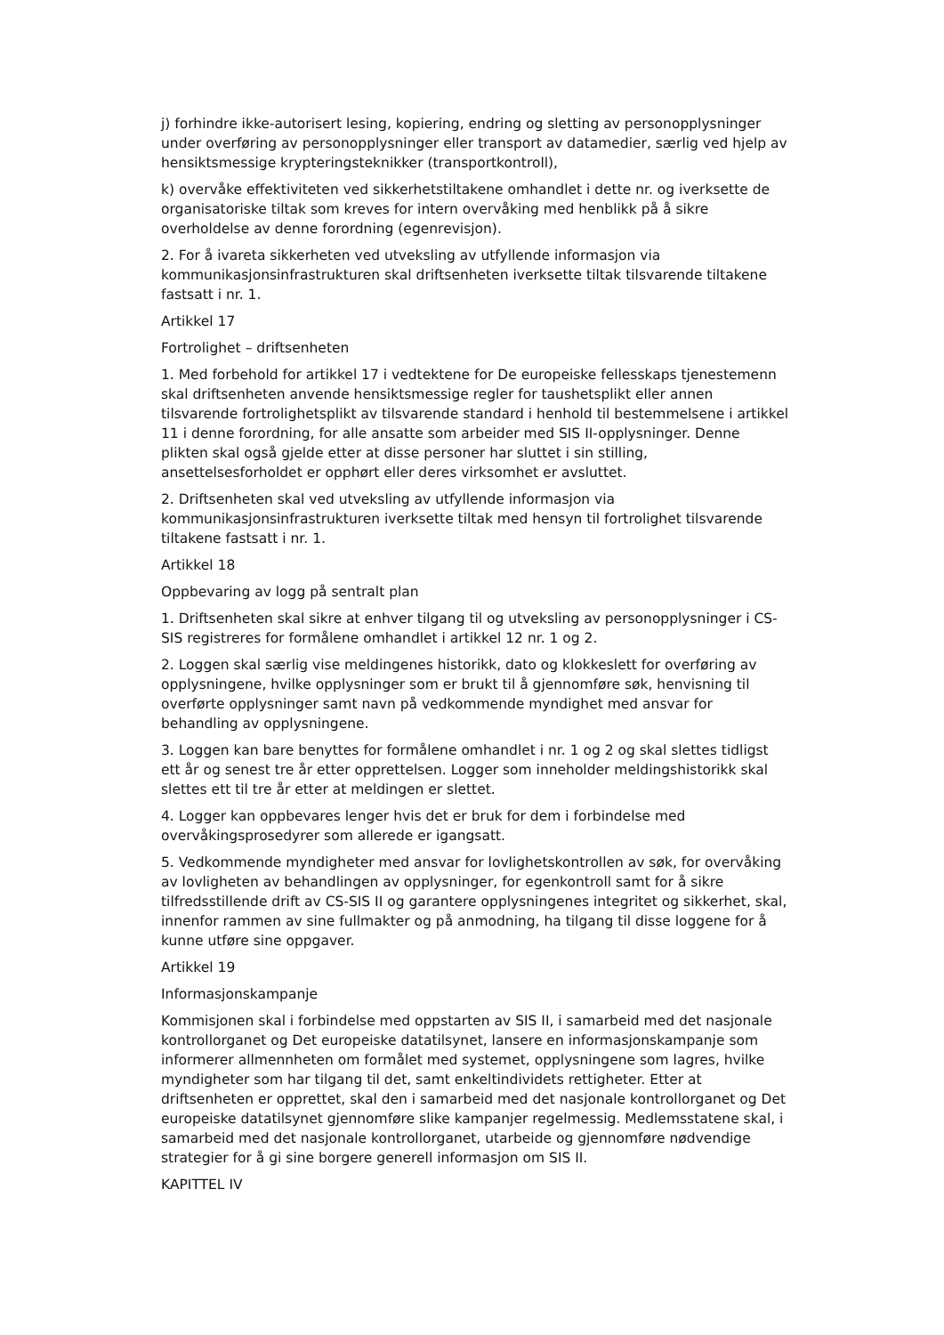j) forhindre ikke-autorisert lesing, kopiering, endring og sletting av personopplysninger under overføring av personopplysninger eller transport av datamedier, særlig ved hjelp av hensiktsmessige krypteringsteknikker (transportkontroll),
k) overvåke effektiviteten ved sikkerhetstiltakene omhandlet i dette nr. og iverksette de organisatoriske tiltak som kreves for intern overvåking med henblikk på å sikre overholdelse av denne forordning (egenrevisjon).
2. For å ivareta sikkerheten ved utveksling av utfyllende informasjon via kommunikasjonsinfrastrukturen skal driftsenheten iverksette tiltak tilsvarende tiltakene fastsatt i nr. 1.
Artikkel 17
Fortrolighet – driftsenheten
1. Med forbehold for artikkel 17 i vedtektene for De europeiske fellesskaps tjenestemenn skal driftsenheten anvende hensiktsmessige regler for taushetsplikt eller annen tilsvarende fortrolighetsplikt av tilsvarende standard i henhold til bestemmelsene i artikkel 11 i denne forordning, for alle ansatte som arbeider med SIS II-opplysninger. Denne plikten skal også gjelde etter at disse personer har sluttet i sin stilling, ansettelsesforholdet er opphørt eller deres virksomhet er avsluttet.
2. Driftsenheten skal ved utveksling av utfyllende informasjon via kommunikasjonsinfrastrukturen iverksette tiltak med hensyn til fortrolighet tilsvarende tiltakene fastsatt i nr. 1.
Artikkel 18
Oppbevaring av logg på sentralt plan
1. Driftsenheten skal sikre at enhver tilgang til og utveksling av personopplysninger i CS-SIS registreres for formålene omhandlet i artikkel 12 nr. 1 og 2.
2. Loggen skal særlig vise meldingenes historikk, dato og klokkeslett for overføring av opplysningene, hvilke opplysninger som er brukt til å gjennomføre søk, henvisning til overførte opplysninger samt navn på vedkommende myndighet med ansvar for behandling av opplysningene.
3. Loggen kan bare benyttes for formålene omhandlet i nr. 1 og 2 og skal slettes tidligst ett år og senest tre år etter opprettelsen. Logger som inneholder meldingshistorikk skal slettes ett til tre år etter at meldingen er slettet.
4. Logger kan oppbevares lenger hvis det er bruk for dem i forbindelse med overvåkingsprosedyrer som allerede er igangsatt.
5. Vedkommende myndigheter med ansvar for lovlighetskontrollen av søk, for overvåking av lovligheten av behandlingen av opplysninger, for egenkontroll samt for å sikre tilfredsstillende drift av CS-SIS II og garantere opplysningenes integritet og sikkerhet, skal, innenfor rammen av sine fullmakter og på anmodning, ha tilgang til disse loggene for å kunne utføre sine oppgaver.
Artikkel 19
Informasjonskampanje
Kommisjonen skal i forbindelse med oppstarten av SIS II, i samarbeid med det nasjonale kontrollorganet og Det europeiske datatilsynet, lansere en informasjonskampanje som informerer allmennheten om formålet med systemet, opplysningene som lagres, hvilke myndigheter som har tilgang til det, samt enkeltindividets rettigheter. Etter at driftsenheten er opprettet, skal den i samarbeid med det nasjonale kontrollorganet og Det europeiske datatilsynet gjennomføre slike kampanjer regelmessig. Medlemsstatene skal, i samarbeid med det nasjonale kontrollorganet, utarbeide og gjennomføre nødvendige strategier for å gi sine borgere generell informasjon om SIS II.
KAPITTEL IV